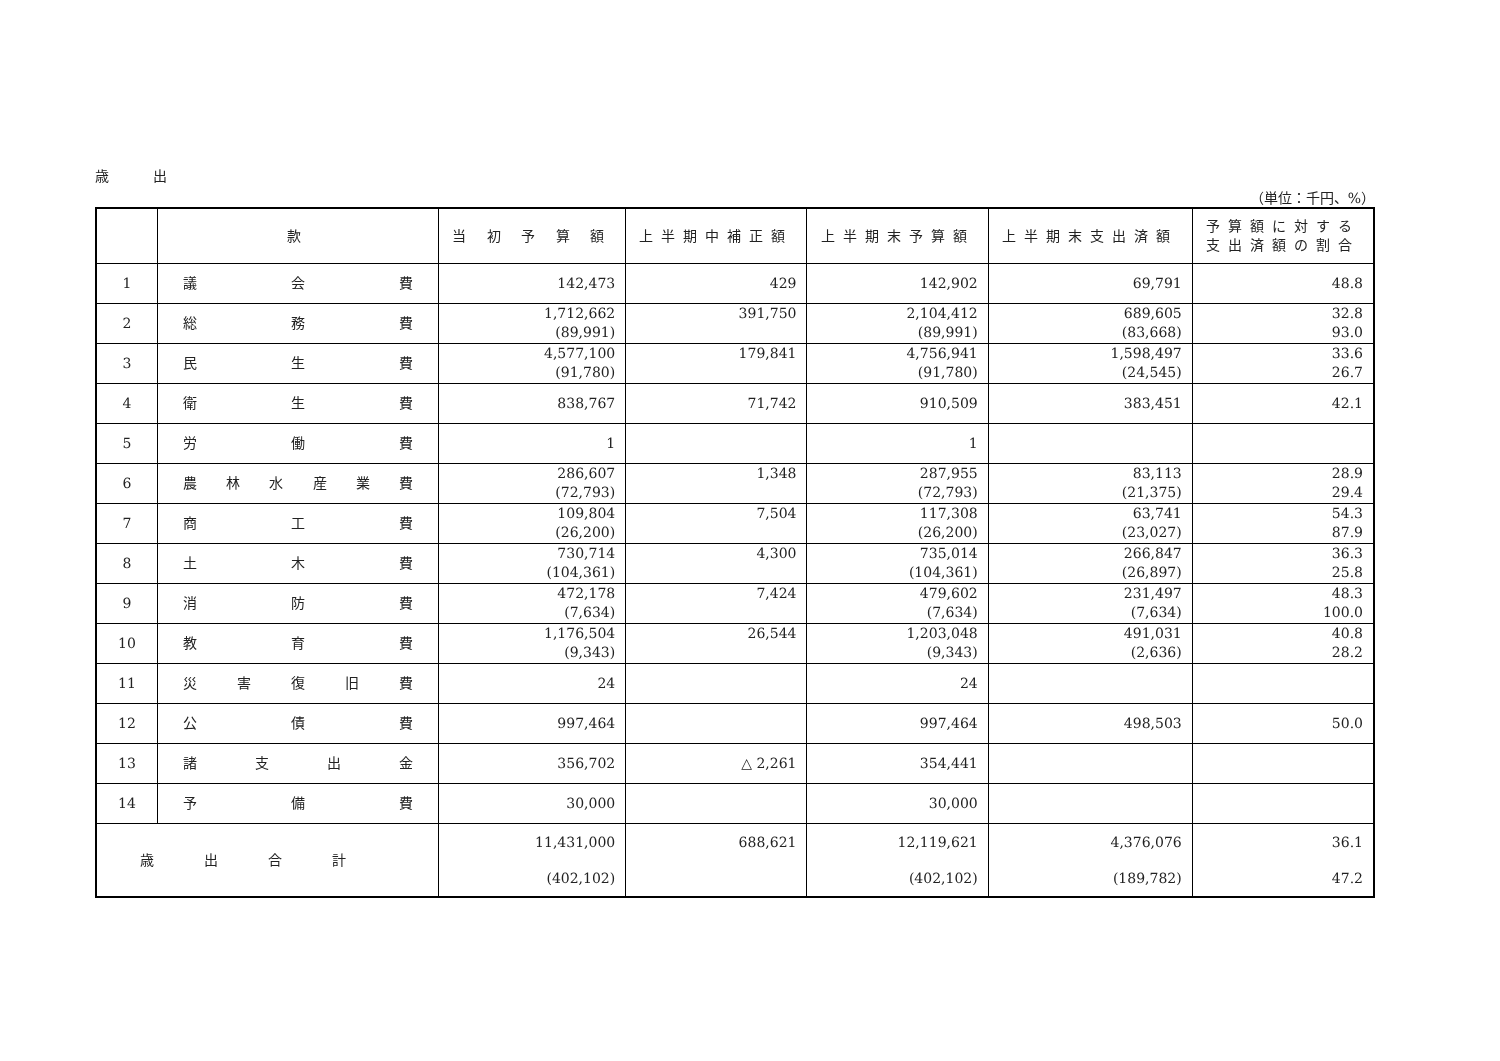歳 出
（単位：千円、%）
| | 款 | 当 初 予 算 額 | 上半期中補正額 | 上半期末予算額 | 上半期末支出済額 | 予算額に対する 支出済額の割合 |
| --- | --- | --- | --- | --- | --- | --- |
| 1 | 議 会 費 | 142,473 | 429 | 142,902 | 69,791 | 48.8 |
| 2 | 総 務 費 | 1,712,662 (89,991) | 391,750 | 2,104,412 (89,991) | 689,605 (83,668) | 32.8 93.0 |
| 3 | 民 生 費 | 4,577,100 (91,780) | 179,841 | 4,756,941 (91,780) | 1,598,497 (24,545) | 33.6 26.7 |
| 4 | 衛 生 費 | 838,767 | 71,742 | 910,509 | 383,451 | 42.1 |
| 5 | 労 働 費 | 1 | | 1 | | |
| 6 | 農 林 水 産 業 費 | 286,607 (72,793) | 1,348 | 287,955 (72,793) | 83,113 (21,375) | 28.9 29.4 |
| 7 | 商 工 費 | 109,804 (26,200) | 7,504 | 117,308 (26,200) | 63,741 (23,027) | 54.3 87.9 |
| 8 | 土 木 費 | 730,714 (104,361) | 4,300 | 735,014 (104,361) | 266,847 (26,897) | 36.3 25.8 |
| 9 | 消 防 費 | 472,178 (7,634) | 7,424 | 479,602 (7,634) | 231,497 (7,634) | 48.3 100.0 |
| 10 | 教 育 費 | 1,176,504 (9,343) | 26,544 | 1,203,048 (9,343) | 491,031 (2,636) | 40.8 28.2 |
| 11 | 災 害 復 旧 費 | 24 | | 24 | | |
| 12 | 公 債 費 | 997,464 | | 997,464 | 498,503 | 50.0 |
| 13 | 諸 支 出 金 | 356,702 | △ 2,261 | 354,441 | | |
| 14 | 予 備 費 | 30,000 | | 30,000 | | |
| 歳出合計 | | 11,431,000 (402,102) | 688,621 | 12,119,621 (402,102) | 4,376,076 (189,782) | 36.1 47.2 |